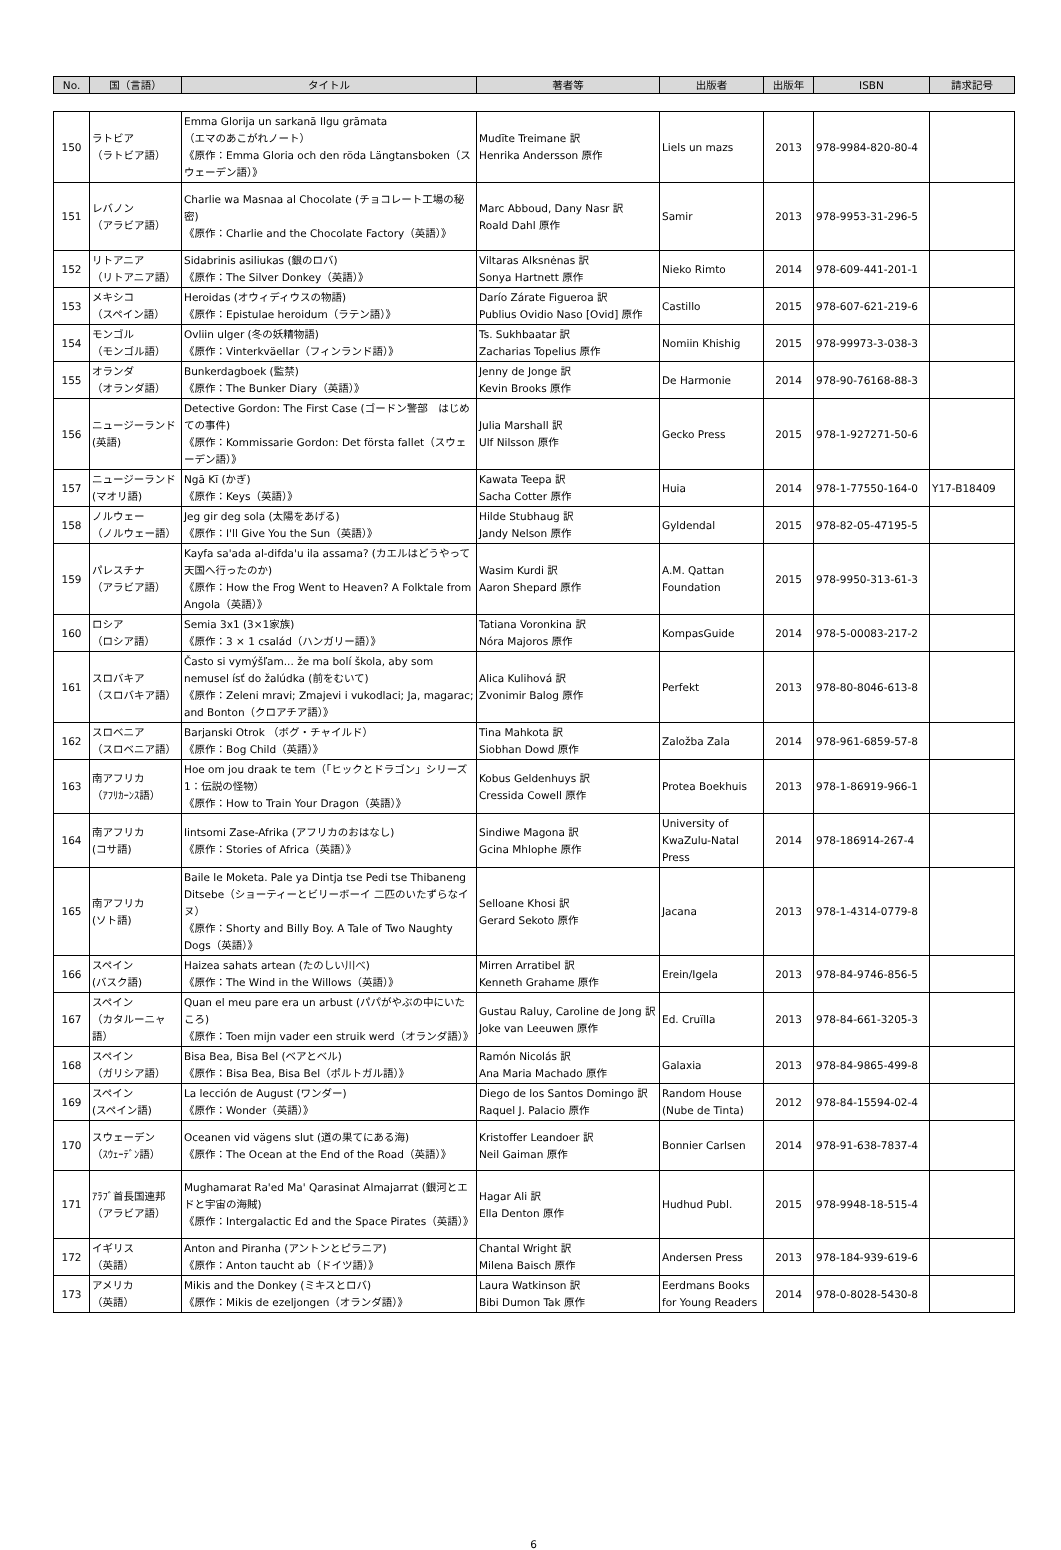| No. | 国（言語） | タイトル | 著者等 | 出版者 | 出版年 | ISBN | 請求記号 |
| --- | --- | --- | --- | --- | --- | --- | --- |
| 150 | ラトビア （ラトビア語） | Emma Glorija un sarkanā Ilgu grāmata （エマのあこがれノート） 《原作：Emma Gloria och den röda Längtansboken（スウェーデン語）》 | Mudīte Treimane 訳 Henrika Andersson 原作 | Liels un mazs | 2013 | 978-9984-820-80-4 | |
| 151 | レバノン （アラビア語） | Charlie wa Masnaa al Chocolate (チョコレート工場の秘密) 《原作：Charlie and the Chocolate Factory（英語）》 | Marc Abboud, Dany Nasr 訳 Roald Dahl 原作 | Samir | 2013 | 978-9953-31-296-5 | |
| 152 | リトアニア （リトアニア語） | Sidabrinis asiliukas (銀のロバ) 《原作：The Silver Donkey（英語）》 | Viltaras Alksnėnas 訳 Sonya Hartnett 原作 | Nieko Rimto | 2014 | 978-609-441-201-1 | |
| 153 | メキシコ （スペイン語） | Heroidas (オウィディウスの物語) 《原作：Epistulae heroidum（ラテン語）》 | Darío Zárate Figueroa 訳 Publius Ovidio Naso [Ovid] 原作 | Castillo | 2015 | 978-607-621-219-6 | |
| 154 | モンゴル （モンゴル語） | Ovliin ulger (冬の妖精物語) 《原作：Vinterkväellar（フィンランド語）》 | Ts. Sukhbaatar 訳 Zacharias Topelius 原作 | Nomiin Khishig | 2015 | 978-99973-3-038-3 | |
| 155 | オランダ （オランダ語） | Bunkerdagboek (監禁) 《原作：The Bunker Diary（英語）》 | Jenny de Jonge 訳 Kevin Brooks 原作 | De Harmonie | 2014 | 978-90-76168-88-3 | |
| 156 | ニュージーランド (英語) | Detective Gordon: The First Case (ゴードン警部 はじめての事件) 《原作：Kommissarie Gordon: Det första fallet（スウェーデン語）》 | Julia Marshall 訳 Ulf Nilsson 原作 | Gecko Press | 2015 | 978-1-927271-50-6 | |
| 157 | ニュージーランド (マオリ語) | Ngā Kī (かぎ) 《原作：Keys（英語）》 | Kawata Teepa 訳 Sacha Cotter 原作 | Huia | 2014 | 978-1-77550-164-0 | Y17-B18409 |
| 158 | ノルウェー （ノルウェー語） | Jeg gir deg sola (太陽をあげる) 《原作：I'll Give You the Sun（英語）》 | Hilde Stubhaug 訳 Jandy Nelson 原作 | Gyldendal | 2015 | 978-82-05-47195-5 | |
| 159 | パレスチナ （アラビア語） | Kayfa sa'ada al-difda'u ila assama? (カエルはどうやって天国へ行ったのか) 《原作：How the Frog Went to Heaven? A Folktale from Angola（英語）》 | Wasim Kurdi 訳 Aaron Shepard 原作 | A.M. Qattan Foundation | 2015 | 978-9950-313-61-3 | |
| 160 | ロシア （ロシア語） | Semia 3x1 (3×1家族) 《原作：3 × 1 család（ハンガリー語）》 | Tatiana Voronkina 訳 Nóra Majoros 原作 | KompasGuide | 2014 | 978-5-00083-217-2 | |
| 161 | スロバキア （スロバキア語） | Často si vymýšľam... že ma bolí škola, aby som nemusel ísť do žalúdka (前をむいて) 《原作：Zeleni mravi; Zmajevi i vukodlaci; Ja, magarac; and Bonton（クロアチア語）》 | Alica Kulihová 訳 Zvonimir Balog 原作 | Perfekt | 2013 | 978-80-8046-613-8 | |
| 162 | スロベニア （スロベニア語） | Barjanski Otrok （ボグ・チャイルド） 《原作：Bog Child（英語）》 | Tina Mahkota 訳 Siobhan Dowd 原作 | Založba Zala | 2014 | 978-961-6859-57-8 | |
| 163 | 南アフリカ （ｱﾌﾘｶｰﾝｽ語） | Hoe om jou draak te tem（「ヒックとドラゴン」シリーズ1：伝説の怪物） 《原作：How to Train Your Dragon（英語）》 | Kobus Geldenhuys 訳 Cressida Cowell 原作 | Protea Boekhuis | 2013 | 978-1-86919-966-1 | |
| 164 | 南アフリカ (コサ語) | Iintsomi Zase-Afrika (アフリカのおはなし) 《原作：Stories of Africa（英語）》 | Sindiwe Magona 訳 Gcina Mhlophe 原作 | University of KwaZulu-Natal Press | 2014 | 978-186914-267-4 | |
| 165 | 南アフリカ (ソト語) | Baile le Moketa. Pale ya Dintja tse Pedi tse Thibaneng Ditsebe（ショーティーとビリーボーイ 二匹のいたずらなイヌ） 《原作：Shorty and Billy Boy. A Tale of Two Naughty Dogs（英語）》 | Selloane Khosi 訳 Gerard Sekoto 原作 | Jacana | 2013 | 978-1-4314-0779-8 | |
| 166 | スペイン (バスク語) | Haizea sahats artean (たのしい川べ) 《原作：The Wind in the Willows（英語）》 | Mirren Arratibel 訳 Kenneth Grahame 原作 | Erein/Igela | 2013 | 978-84-9746-856-5 | |
| 167 | スペイン （カタルーニャ語） | Quan el meu pare era un arbust (パパがやぶの中にいたころ) 《原作：Toen mijn vader een struik werd（オランダ語）》 | Gustau Raluy, Caroline de Jong 訳 Joke van Leeuwen 原作 | Ed. Cruïlla | 2013 | 978-84-661-3205-3 | |
| 168 | スペイン （ガリシア語） | Bisa Bea, Bisa Bel (ベアとベル) 《原作：Bisa Bea, Bisa Bel（ポルトガル語）》 | Ramón Nicolás 訳 Ana Maria Machado 原作 | Galaxia | 2013 | 978-84-9865-499-8 | |
| 169 | スペイン (スペイン語) | La lección de August (ワンダー) 《原作：Wonder（英語）》 | Diego de los Santos Domingo 訳 Raquel J. Palacio 原作 | Random House (Nube de Tinta) | 2012 | 978-84-15594-02-4 | |
| 170 | スウェーデン （ｽｳｪｰﾃﾞﾝ語） | Oceanen vid vägens slut (道の果てにある海) 《原作：The Ocean at the End of the Road（英語）》 | Kristoffer Leandoer 訳 Neil Gaiman 原作 | Bonnier Carlsen | 2014 | 978-91-638-7837-4 | |
| 171 | ｱﾗﾌﾞ首長国連邦 （アラビア語） | Mughamarat Ra'ed Ma' Qarasinat Almajarrat (銀河とエドと宇宙の海賊) 《原作：Intergalactic Ed and the Space Pirates（英語）》 | Hagar Ali 訳 Ella Denton 原作 | Hudhud Publ. | 2015 | 978-9948-18-515-4 | |
| 172 | イギリス （英語） | Anton and Piranha (アントンとピラニア) 《原作：Anton taucht ab（ドイツ語）》 | Chantal Wright 訳 Milena Baisch 原作 | Andersen Press | 2013 | 978-184-939-619-6 | |
| 173 | アメリカ （英語） | Mikis and the Donkey (ミキスとロバ) 《原作：Mikis de ezeljongen（オランダ語）》 | Laura Watkinson 訳 Bibi Dumon Tak 原作 | Eerdmans Books for Young Readers | 2014 | 978-0-8028-5430-8 | |
6